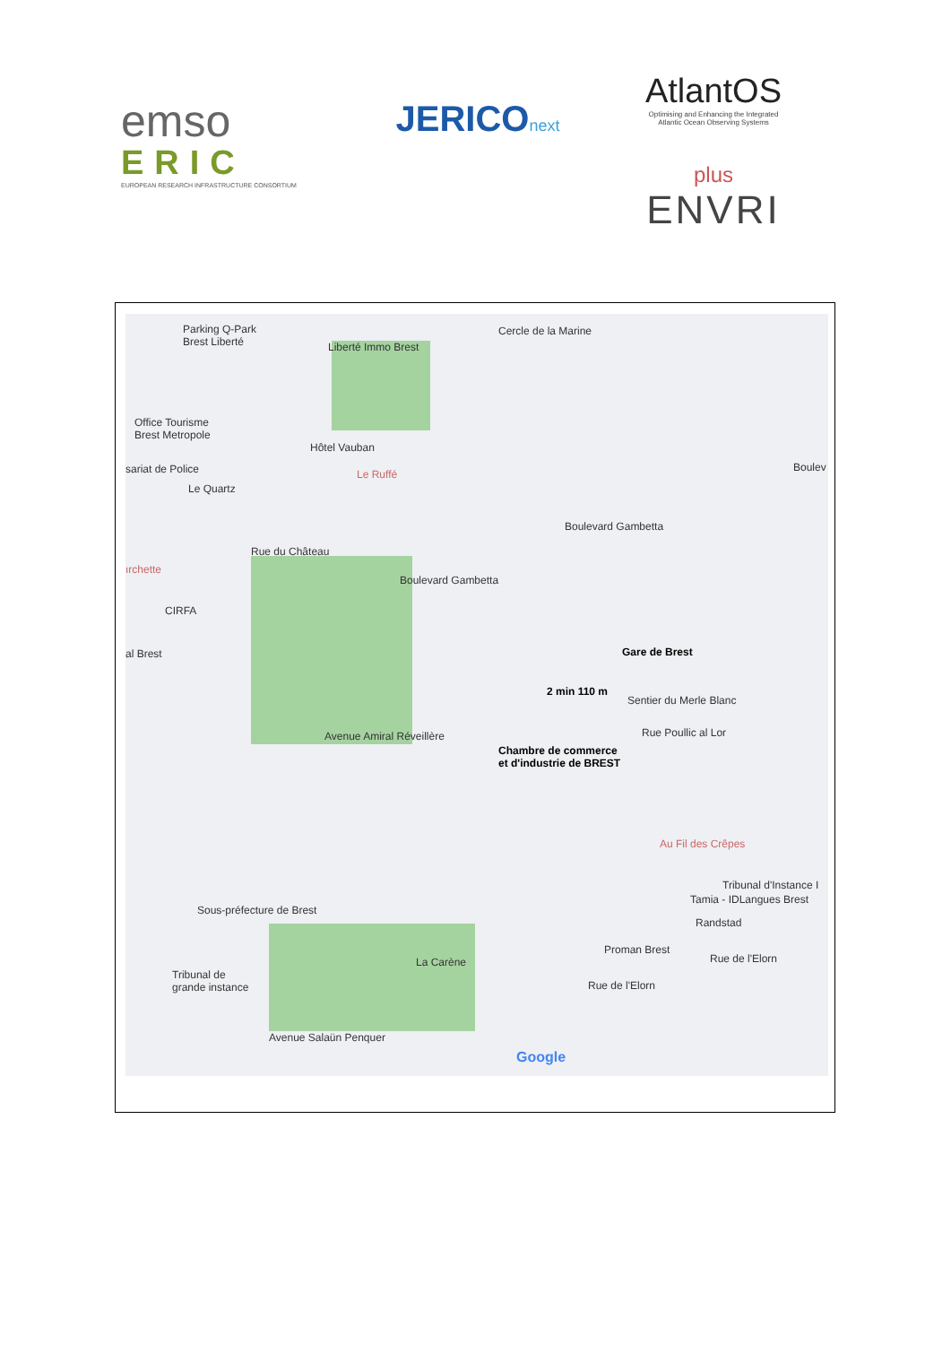emso
ERIC
EUROPEAN RESEARCH INFRASTRUCTURE CONSORTIUM
JERICOnext
AtlantOS
Optimising and Enhancing the Integrated Atlantic Ocean Observing Systems
plus
ENVRI
Parking Q-Park
Brest Liberté
Liberté Immo Brest
Cercle de la Marine
Office Tourisme
Brest Metropole
Hôtel Vauban
sariat de Police Le Ruffé
Le Quartz
Boulevard Gambetta
Boulev
ırchette
Boulevard Gambetta
Rue du Château
CIRFA
al Brest Gare de Brest
2 min 110 m
Sentier du Merle Blanc
Rue Poullic al Lor
Avenue Amiral Réveillère
Chambre de commerce
et d'industrie de BREST
Au Fil des Crêpes
Tribunal d'Instance I
Tamia - IDLangues Brest
Sous-préfecture de Brest
Randstad
Proman Brest
Rue de l'Elorn
La Carène
Tribunal de
grande instance
Rue de l'Elorn
Avenue Salaün Penquer
Google